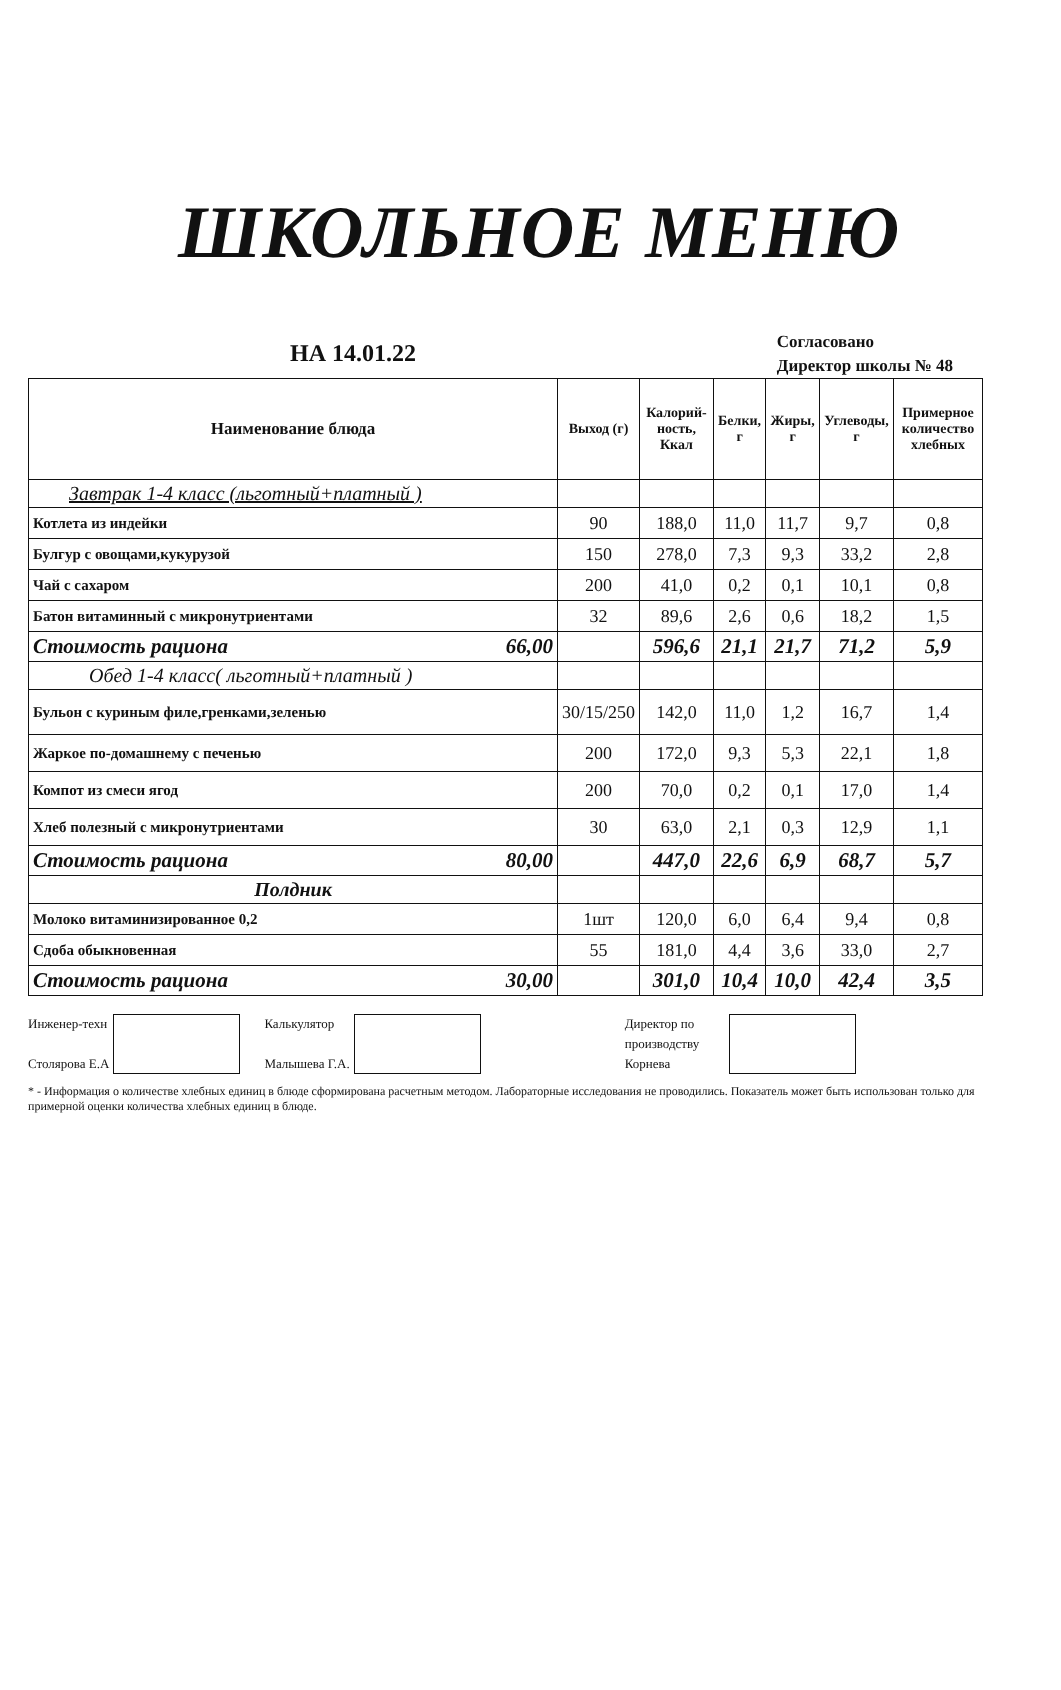ШКОЛЬНОЕ МЕНЮ
НА 14.01.22
Согласовано
Директор школы № 48
| Наименование блюда | Выход (г) | Калорий-ность, Ккал | Белки, г | Жиры, г | Углеводы, г | Примерное количество хлебных |
| --- | --- | --- | --- | --- | --- | --- |
| Завтрак 1-4 класс (льготный+платный ) | | | | | | |
| Котлета из индейки | 90 | 188,0 | 11,0 | 11,7 | 9,7 | 0,8 |
| Булгур с овощами,кукурузой | 150 | 278,0 | 7,3 | 9,3 | 33,2 | 2,8 |
| Чай с сахаром | 200 | 41,0 | 0,2 | 0,1 | 10,1 | 0,8 |
| Батон витаминный с микронутриентами | 32 | 89,6 | 2,6 | 0,6 | 18,2 | 1,5 |
| Стоимость рациона 66,00 | | 596,6 | 21,1 | 21,7 | 71,2 | 5,9 |
| Обед 1-4 класс( льготный+платный ) | | | | | | |
| Бульон с куриным филе,гренками,зеленью | 30/15/250 | 142,0 | 11,0 | 1,2 | 16,7 | 1,4 |
| Жаркое по-домашнему с печенью | 200 | 172,0 | 9,3 | 5,3 | 22,1 | 1,8 |
| Компот из смеси ягод | 200 | 70,0 | 0,2 | 0,1 | 17,0 | 1,4 |
| Хлеб полезный с микронутриентами | 30 | 63,0 | 2,1 | 0,3 | 12,9 | 1,1 |
| Стоимость рациона 80,00 | | 447,0 | 22,6 | 6,9 | 68,7 | 5,7 |
| Полдник | | | | | | |
| Молоко витаминизированное 0,2 | 1шт | 120,0 | 6,0 | 6,4 | 9,4 | 0,8 |
| Сдоба обыкновенная | 55 | 181,0 | 4,4 | 3,6 | 33,0 | 2,7 |
| Стоимость рациона 30,00 | | 301,0 | 10,4 | 10,0 | 42,4 | 3,5 |
Инженер-техн
Столярова Е.А
Калькулятор
Малышева Г.А.
Директор по
производству
Корнева
* - Информация о количестве хлебных единиц в блюде сформирована расчетным методом. Лабораторные исследования не проводились. Показатель может быть использован только для примерной оценки количества хлебных единиц в блюде.